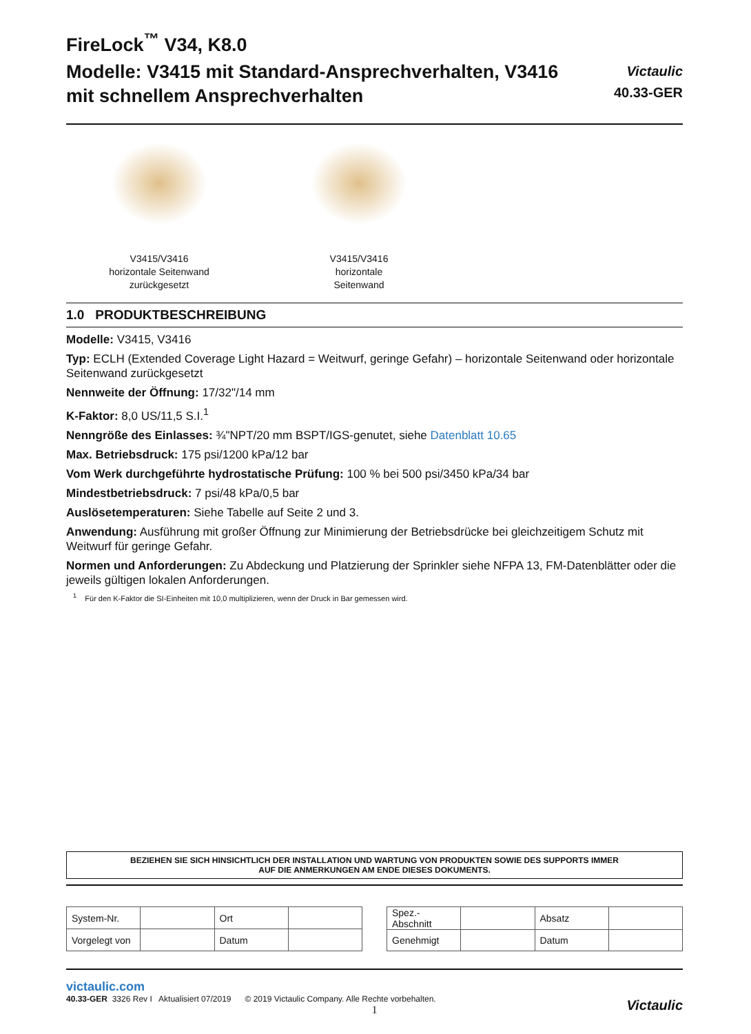FireLock<sup>™</sup> V34, K8.0
Modelle: V3415 mit Standard-Ansprechverhalten, V3416 mit schnellem Ansprechverhalten
Victaulic
40.33-GER
V3415/V3416
horizontale Seitenwand
zurückgesetzt
V3415/V3416
horizontale
Seitenwand
1.0 PRODUKTBESCHREIBUNG
Modelle: V3415, V3416
Typ: ECLH (Extended Coverage Light Hazard = Weitwurf, geringe Gefahr) – horizontale Seitenwand oder horizontale Seitenwand zurückgesetzt
Nennweite der Öffnung: 17/32"/14 mm
K-Faktor: 8,0 US/11,5 S.I.<sup>1</sup>
Nenngröße des Einlasses: ¾"NPT/20 mm BSPT/IGS-genutet, siehe Datenblatt 10.65
Max. Betriebsdruck: 175 psi/1200 kPa/12 bar
Vom Werk durchgeführte hydrostatische Prüfung: 100 % bei 500 psi/3450 kPa/34 bar
Mindestbetriebsdruck: 7 psi/48 kPa/0,5 bar
Auslösetemperaturen: Siehe Tabelle auf Seite 2 und 3.
Anwendung: Ausführung mit großer Öffnung zur Minimierung der Betriebsdrücke bei gleichzeitigem Schutz mit Weitwurf für geringe Gefahr.
Normen und Anforderungen: Zu Abdeckung und Platzierung der Sprinkler siehe NFPA 13, FM-Datenblätter oder die jeweils gültigen lokalen Anforderungen.
<sup>1</sup> Für den K-Faktor die SI-Einheiten mit 10,0 multiplizieren, wenn der Druck in Bar gemessen wird.
BEZIEHEN SIE SICH HINSICHTLICH DER INSTALLATION UND WARTUNG VON PRODUKTEN SOWIE DES SUPPORTS IMMER
AUF DIE ANMERKUNGEN AM ENDE DIESES DOKUMENTS.
| System-Nr. | | Ort | |
| Vorgelegt von | | Datum | |
| Spez.-Abschnitt | | Absatz | |
| Genehmigt | | Datum | |
victaulic.com
40.33-GER 3326 Rev I Aktualisiert 07/2019 © 2019 Victaulic Company. Alle Rechte vorbehalten.
1
Victaulic